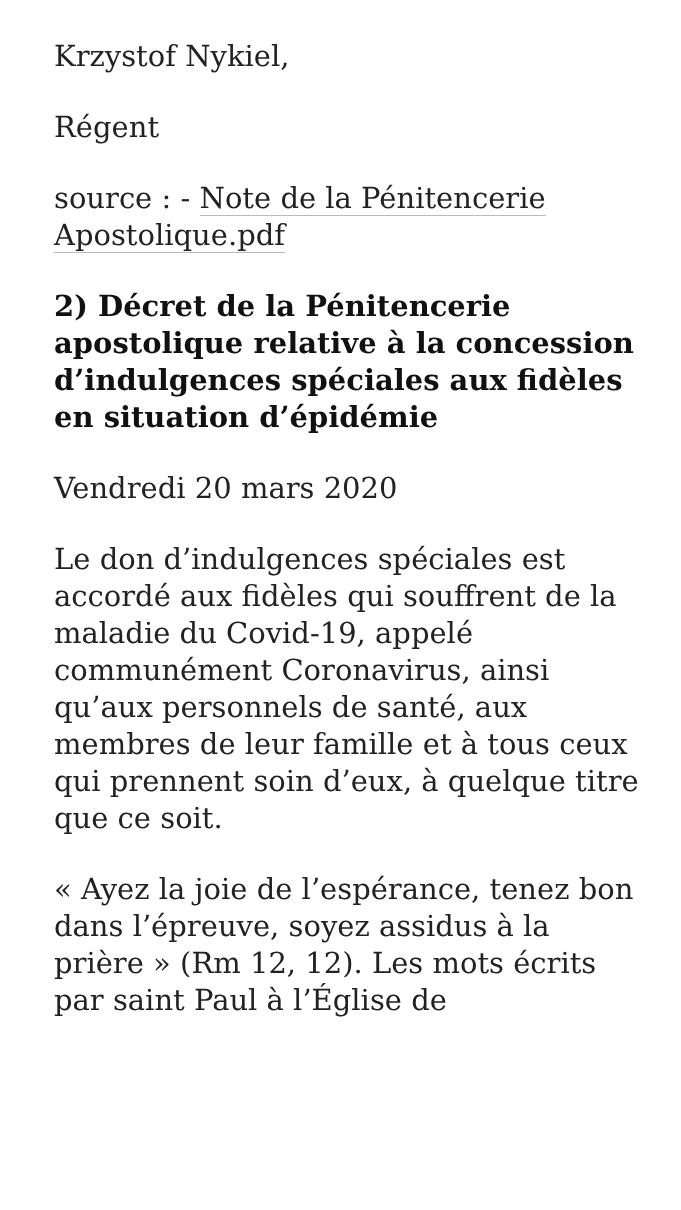Krzystof Nykiel,
Régent
source : - Note de la Pénitencerie Apostolique.pdf
2) Décret de la Pénitencerie apostolique relative à la concession d’indulgences spéciales aux fidèles en situation d’épidémie
Vendredi 20 mars 2020
Le don d’indulgences spéciales est accordé aux fidèles qui souffrent de la maladie du Covid-19, appelé communément Coronavirus, ainsi qu’aux personnels de santé, aux membres de leur famille et à tous ceux qui prennent soin d’eux, à quelque titre que ce soit.
« Ayez la joie de l’espérance, tenez bon dans l’épreuve, soyez assidus à la prière » (Rm 12, 12). Les mots écrits par saint Paul à l’Église de